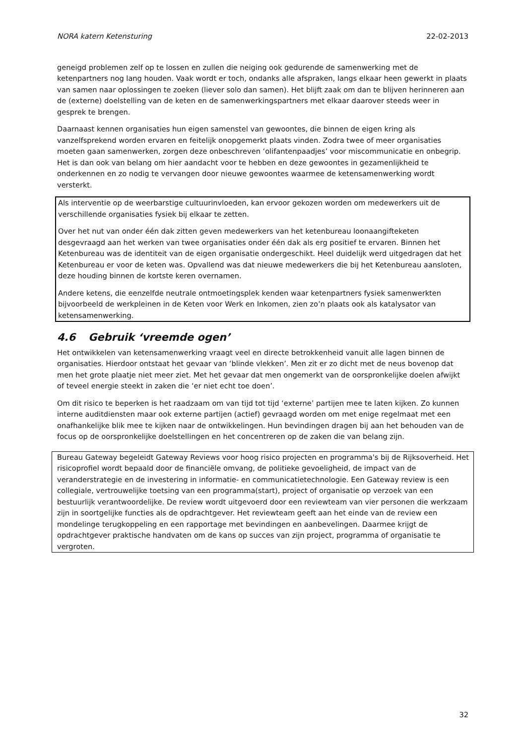NORA katern Ketensturing 22-02-2013
geneigd problemen zelf op te lossen en zullen die neiging ook gedurende de samenwerking met de ketenpartners nog lang houden. Vaak wordt er toch, ondanks alle afspraken, langs elkaar heen gewerkt in plaats van samen naar oplossingen te zoeken (liever solo dan samen). Het blijft zaak om dan te blijven herinneren aan de (externe) doelstelling van de keten en de samenwerkingspartners met elkaar daarover steeds weer in gesprek te brengen.
Daarnaast kennen organisaties hun eigen samenstel van gewoontes, die binnen de eigen kring als vanzelfsprekend worden ervaren en feitelijk onopgemerkt plaats vinden. Zodra twee of meer organisaties moeten gaan samenwerken, zorgen deze onbeschreven ‘olifantenpaadjes’ voor miscommunicatie en onbegrip. Het is dan ook van belang om hier aandacht voor te hebben en deze gewoontes in gezamenlijkheid te onderkennen en zo nodig te vervangen door nieuwe gewoontes waarmee de ketensamenwerking wordt versterkt.
Als interventie op de weerbarstige cultuurinvloeden, kan ervoor gekozen worden om medewerkers uit de verschillende organisaties fysiek bij elkaar te zetten.
Over het nut van onder één dak zitten geven medewerkers van het ketenbureau loonaangifteketen desgevraagd aan het werken van twee organisaties onder één dak als erg positief te ervaren. Binnen het Ketenbureau was de identiteit van de eigen organisatie ondergeschikt. Heel duidelijk werd uitgedragen dat het Ketenbureau er voor de keten was. Opvallend was dat nieuwe medewerkers die bij het Ketenbureau aansloten, deze houding binnen de kortste keren overnamen.
Andere ketens, die eenzelfde neutrale ontmoetingsplek kenden waar ketenpartners fysiek samenwerkten bijvoorbeeld de werkpleinen in de Keten voor Werk en Inkomen, zien zo’n plaats ook als katalysator van ketensamenwerking.
4.6 Gebruik ‘vreemde ogen’
Het ontwikkelen van ketensamenwerking vraagt veel en directe betrokkenheid vanuit alle lagen binnen de organisaties. Hierdoor ontstaat het gevaar van ‘blinde vlekken’. Men zit er zo dicht met de neus bovenop dat men het grote plaatje niet meer ziet. Met het gevaar dat men ongemerkt van de oorspronkelijke doelen afwijkt of teveel energie steekt in zaken die ‘er niet echt toe doen’.
Om dit risico te beperken is het raadzaam om van tijd tot tijd ‘externe’ partijen mee te laten kijken. Zo kunnen interne auditdiensten maar ook externe partijen (actief) gevraagd worden om met enige regelmaat met een onafhankelijke blik mee te kijken naar de ontwikkelingen. Hun bevindingen dragen bij aan het behouden van de focus op de oorspronkelijke doelstellingen en het concentreren op de zaken die van belang zijn.
Bureau Gateway begeleidt Gateway Reviews voor hoog risico projecten en programma's bij de Rijksoverheid. Het risicoprofiel wordt bepaald door de financiële omvang, de politieke gevoeligheid, de impact van de veranderstrategie en de investering in informatie- en communicatietechnologie. Een Gateway review is een collegiale, vertrouwelijke toetsing van een programma(start), project of organisatie op verzoek van een bestuurlijk verantwoordelijke. De review wordt uitgevoerd door een reviewteam van vier personen die werkzaam zijn in soortgelijke functies als de opdrachtgever. Het reviewteam geeft aan het einde van de review een mondelinge terugkoppeling en een rapportage met bevindingen en aanbevelingen. Daarmee krijgt de opdrachtgever praktische handvaten om de kans op succes van zijn project, programma of organisatie te vergroten.
32